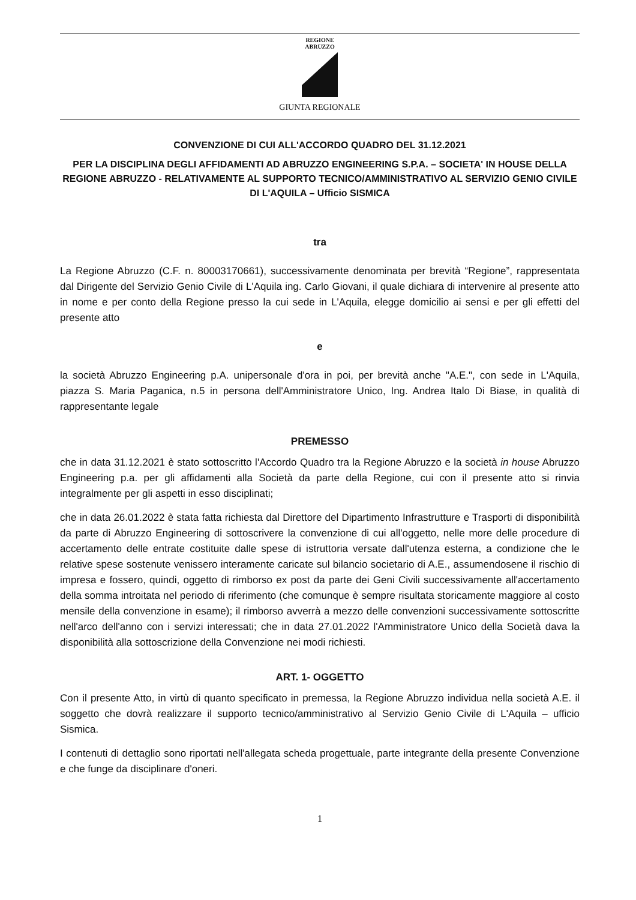REGIONE
ABRUZZO
GIUNTA REGIONALE
CONVENZIONE DI CUI ALL'ACCORDO QUADRO DEL 31.12.2021
PER LA DISCIPLINA DEGLI AFFIDAMENTI AD ABRUZZO ENGINEERING S.P.A. – SOCIETA' IN HOUSE DELLA REGIONE ABRUZZO - RELATIVAMENTE AL SUPPORTO TECNICO/AMMINISTRATIVO AL SERVIZIO GENIO CIVILE DI L'AQUILA – Ufficio SISMICA
tra
La Regione Abruzzo (C.F. n. 80003170661), successivamente denominata per brevità “Regione”, rappresentata dal Dirigente del Servizio Genio Civile di L'Aquila ing. Carlo Giovani, il quale dichiara di intervenire al presente atto in nome e per conto della Regione presso la cui sede in L'Aquila, elegge domicilio ai sensi e per gli effetti del presente atto
e
la società Abruzzo Engineering p.A. unipersonale d'ora in poi, per brevità anche "A.E.", con sede in L'Aquila, piazza S. Maria Paganica, n.5 in persona dell'Amministratore Unico, Ing. Andrea Italo Di Biase, in qualità di rappresentante legale
PREMESSO
che in data 31.12.2021 è stato sottoscritto l'Accordo Quadro tra la Regione Abruzzo e la società in house Abruzzo Engineering p.a. per gli affidamenti alla Società da parte della Regione, cui con il presente atto si rinvia integralmente per gli aspetti in esso disciplinati;
che in data 26.01.2022 è stata fatta richiesta dal Direttore del Dipartimento Infrastrutture e Trasporti di disponibilità da parte di Abruzzo Engineering di sottoscrivere la convenzione di cui all'oggetto, nelle more delle procedure di accertamento delle entrate costituite dalle spese di istruttoria versate dall'utenza esterna, a condizione che le relative spese sostenute venissero interamente caricate sul bilancio societario di A.E., assumendosene il rischio di impresa e fossero, quindi, oggetto di rimborso ex post da parte dei Geni Civili successivamente all'accertamento della somma introitata nel periodo di riferimento (che comunque è sempre risultata storicamente maggiore al costo mensile della convenzione in esame); il rimborso avverrà a mezzo delle convenzioni successivamente sottoscritte nell'arco dell'anno con i servizi interessati; che in data 27.01.2022 l'Amministratore Unico della Società dava la disponibilità alla sottoscrizione della Convenzione nei modi richiesti.
ART. 1- OGGETTO
Con il presente Atto, in virtù di quanto specificato in premessa, la Regione Abruzzo individua nella società A.E. il soggetto che dovrà realizzare il supporto tecnico/amministrativo al Servizio Genio Civile di L'Aquila – ufficio Sismica.
I contenuti di dettaglio sono riportati nell'allegata scheda progettuale, parte integrante della presente Convenzione e che funge da disciplinare d'oneri.
1